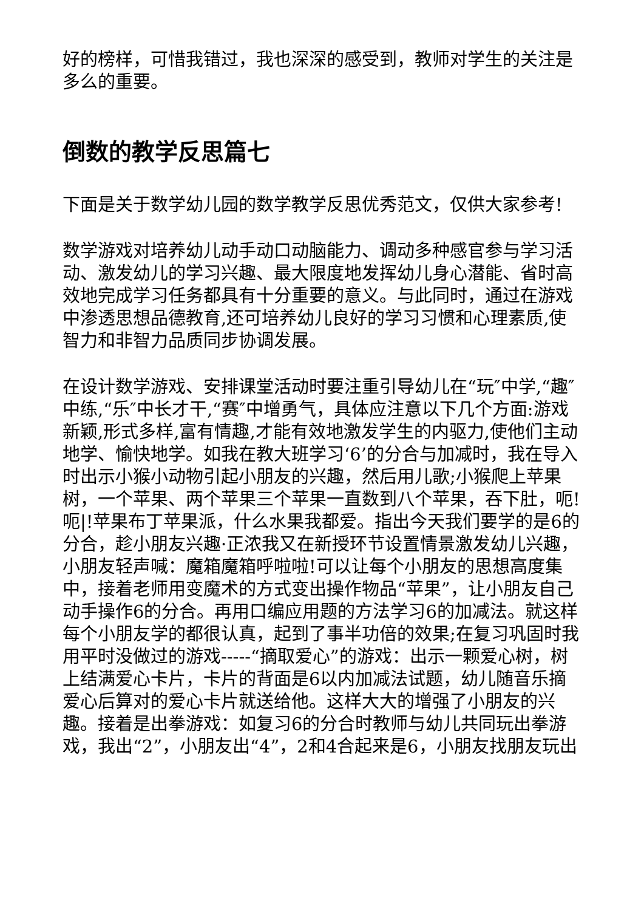好的榜样，可惜我错过，我也深深的感受到，教师对学生的关注是多么的重要。
倒数的教学反思篇七
下面是关于数学幼儿园的数学教学反思优秀范文，仅供大家参考!
数学游戏对培养幼儿动手动口动脑能力、调动多种感官参与学习活动、激发幼儿的学习兴趣、最大限度地发挥幼儿身心潜能、省时高效地完成学习任务都具有十分重要的意义。与此同时，通过在游戏中渗透思想品德教育,还可培养幼儿良好的学习习惯和心理素质,使智力和非智力品质同步协调发展。
在设计数学游戏、安排课堂活动时要注重引导幼儿在“玩″中学,“趣″中练,“乐″中长才干,“赛″中增勇气，具体应注意以下几个方面:游戏新颖,形式多样,富有情趣,才能有效地激发学生的内驱力,使他们主动地学、愉快地学。如我在教大班学习‘6’的分合与加减时，我在导入时出示小猴小动物引起小朋友的兴趣，然后用儿歌;小猴爬上苹果树，一个苹果、两个苹果三个苹果一直数到八个苹果，吞下肚，呃!呃|!苹果布丁苹果派，什么水果我都爱。指出今天我们要学的是6的分合，趁小朋友兴趣·正浓我又在新授环节设置情景激发幼儿兴趣，小朋友轻声喊：魔箱魔箱呼啦啦!可以让每个小朋友的思想高度集中，接着老师用变魔术的方式变出操作物品“苹果”，让小朋友自己动手操作6的分合。再用口编应用题的方法学习6的加减法。就这样每个小朋友学的都很认真，起到了事半功倍的效果;在复习巩固时我用平时没做过的游戏-----“摘取爱心”的游戏：出示一颗爱心树，树上结满爱心卡片，卡片的背面是6以内加减法试题，幼儿随音乐摘爱心后算对的爱心卡片就送给他。这样大大的增强了小朋友的兴趣。接着是出拳游戏：如复习6的分合时教师与幼儿共同玩出拳游戏，我出“2”，小朋友出“4”，2和4合起来是6，小朋友找朋友玩出